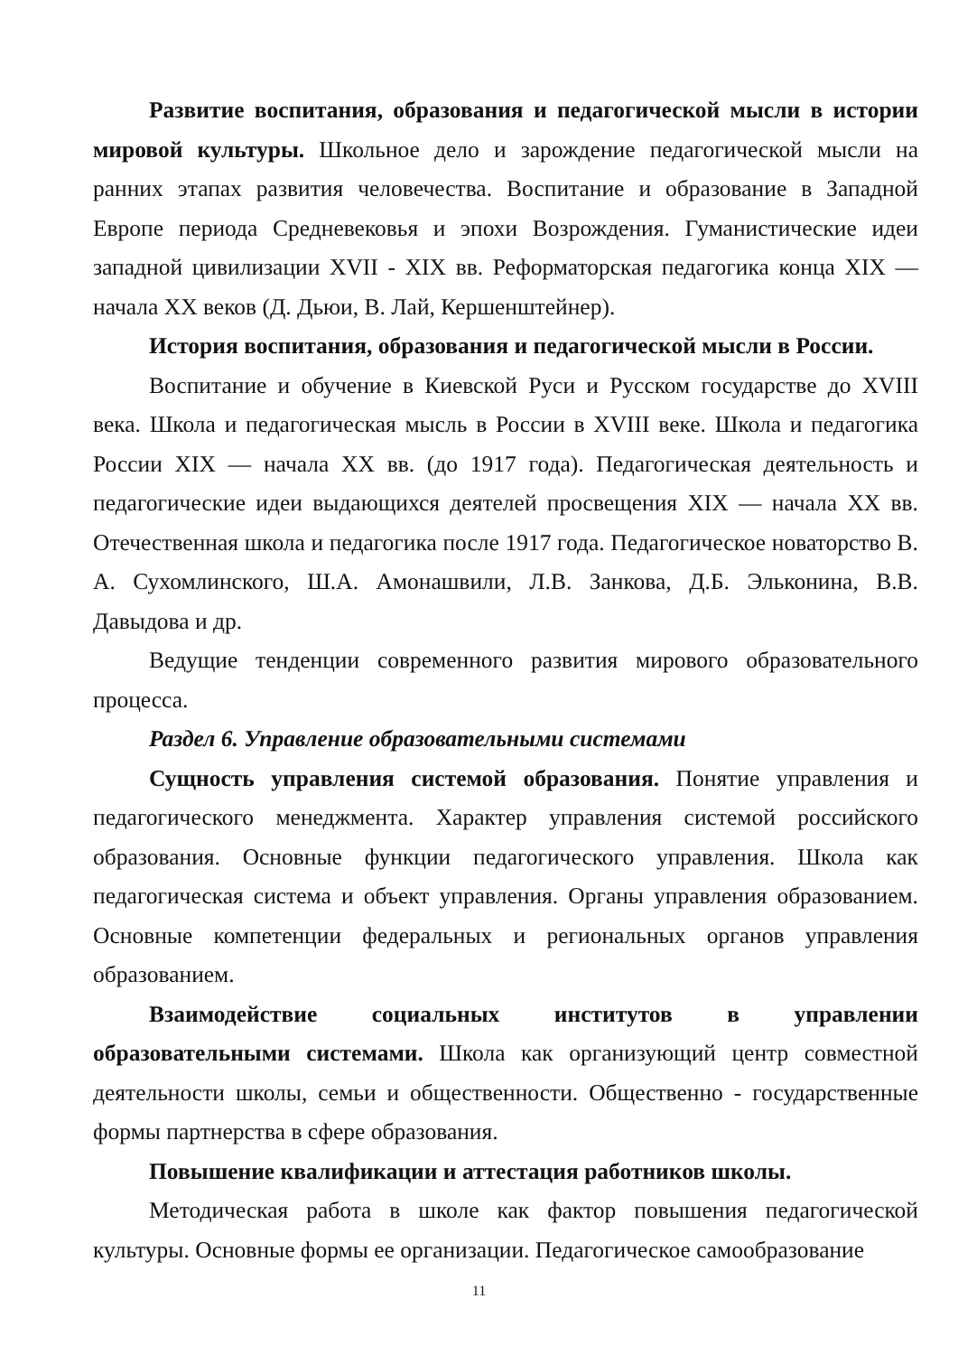Развитие воспитания, образования и педагогической мысли в истории мировой культуры. Школьное дело и зарождение педагогической мысли на ранних этапах развития человечества. Воспитание и образование в Западной Европе периода Средневековья и эпохи Возрождения. Гуманистические идеи западной цивилизации XVII - XIX вв. Реформаторская педагогика конца XIX — начала XX веков (Д. Дьюи, В. Лай, Кершенштейнер).
История воспитания, образования и педагогической мысли в России.
Воспитание и обучение в Киевской Руси и Русском государстве до XVIII века. Школа и педагогическая мысль в России в XVIII веке. Школа и педагогика России XIX — начала XX вв. (до 1917 года). Педагогическая деятельность и педагогические идеи выдающихся деятелей просвещения XIX — начала XX вв. Отечественная школа и педагогика после 1917 года. Педагогическое новаторство В. А. Сухомлинского, Ш.А. Амонашвили, Л.В. Занкова, Д.Б. Эльконина, В.В. Давыдова и др.
Ведущие тенденции современного развития мирового образовательного процесса.
Раздел 6. Управление образовательными системами
Сущность управления системой образования. Понятие управления и педагогического менеджмента. Характер управления системой российского образования. Основные функции педагогического управления. Школа как педагогическая система и объект управления. Органы управления образованием. Основные компетенции федеральных и региональных органов управления образованием.
Взаимодействие социальных институтов в управлении образовательными системами. Школа как организующий центр совместной деятельности школы, семьи и общественности. Общественно - государственные формы партнерства в сфере образования.
Повышение квалификации и аттестация работников школы.
Методическая работа в школе как фактор повышения педагогической культуры. Основные формы ее организации. Педагогическое самообразование
11